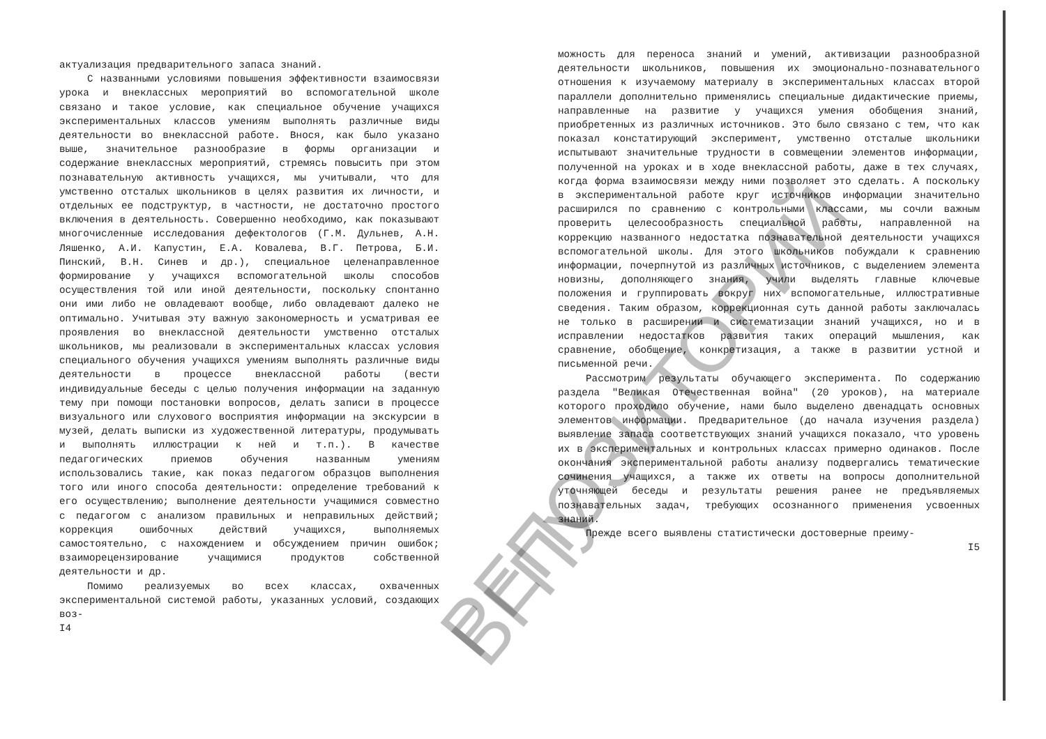актуализация предварительного запаса знаний.
С названными условиями повышения эффективности взаимосвязи урока и внеклассных мероприятий во вспомогательной школе связано и такое условие, как специальное обучение учащихся экспериментальных классов умениям выполнять различные виды деятельности во внеклассной работе. Внося, как было указано выше, значительное разнообразие в формы организации и содержание внеклассных мероприятий, стремясь повысить при этом познавательную активность учащихся, мы учитывали, что для умственно отсталых школьников в целях развития их личности, и отдельных ее подструктур, в частности, не достаточно простого включения в деятельность. Совершенно необходимо, как показывают многочисленные исследования дефектологов (Г.М. Дульнев, А.Н. Ляшенко, А.И. Капустин, Е.А. Ковалева, В.Г. Петрова, Б.И. Пинский, В.Н. Синев и др.), специальное целенаправленное формирование у учащихся вспомогательной школы способов осуществления той или иной деятельности, поскольку спонтанно они ими либо не овладевают вообще, либо овладевают далеко не оптимально. Учитывая эту важную закономерность и усматривая ее проявления во внеклассной деятельности умственно отсталых школьников, мы реализовали в экспериментальных классах условия специального обучения учащихся умениям выполнять различные виды деятельности в процессе внеклассной работы (вести индивидуальные беседы с целью получения информации на заданную тему при помощи постановки вопросов, делать записи в процессе визуального или слухового восприятия информации на экскурсии в музей, делать выписки из художественной литературы, продумывать и выполнять иллюстрации к ней и т.п.). В качестве педагогических приемов обучения названным умениям использовались такие, как показ педагогом образцов выполнения того или иного способа деятельности: определение требований к его осуществлению; выполнение деятельности учащимися совместно с педагогом с анализом правильных и неправильных действий; коррекция ошибочных действий учащихся, выполняемых самостоятельно, с нахождением и обсуждением причин ошибок; взаиморецензирование учащимися продуктов собственной деятельности и др.
Помимо реализуемых во всех классах, охваченных экспериментальной системой работы, указанных условий, создающих воз-
I4
можность для переноса знаний и умений, активизации разнообразной деятельности школьников, повышения их эмоционально-познавательного отношения к изучаемому материалу в экспериментальных классах второй параллели дополнительно применялись специальные дидактические приемы, направленные на развитие у учащихся умения обобщения знаний, приобретенных из различных источников. Это было связано с тем, что как показал констатирующий эксперимент, умственно отсталые школьники испытывают значительные трудности в совмещении элементов информации, полученной на уроках и в ходе внеклассной работы, даже в тех случаях, когда форма взаимосвязи между ними позволяет это сделать. А поскольку в экспериментальной работе круг источников информации значительно расширился по сравнению с контрольными классами, мы сочли важным проверить целесообразность специальной работы, направленной на коррекцию названного недостатка познавательной деятельности учащихся вспомогательной школы. Для этого школьников побуждали к сравнению информации, почерпнутой из различных источников, с выделением элемента новизны, дополняющего знания, учили выделять главные ключевые положения и группировать вокруг них вспомогательные, иллюстративные сведения. Таким образом, коррекционная суть данной работы заключалась не только в расширении и систематизации знаний учащихся, но и в исправлении недостатков развития таких операций мышления, как сравнение, обобщение, конкретизация, а также в развитии устной и письменной речи.
Рассмотрим результаты обучающего эксперимента. По содержанию раздела "Великая Отечественная война" (20 уроков), на материале которого проходило обучение, нами было выделено двенадцать основных элементов информации. Предварительное (до начала изучения раздела) выявление запаса соответствующих знаний учащихся показало, что уровень их в экспериментальных и контрольных классах примерно одинаков. После окончания экспериментальной работы анализу подвергались тематические сочинения учащихся, а также их ответы на вопросы дополнительной уточняющей беседы и результаты решения ранее не предъявляемых познавательных задач, требующих осознанного применения усвоенных знаний.
Прежде всего выявлены статистически достоверные преиму-
I5
РЕПОЗИТОРИЙ БГПУ